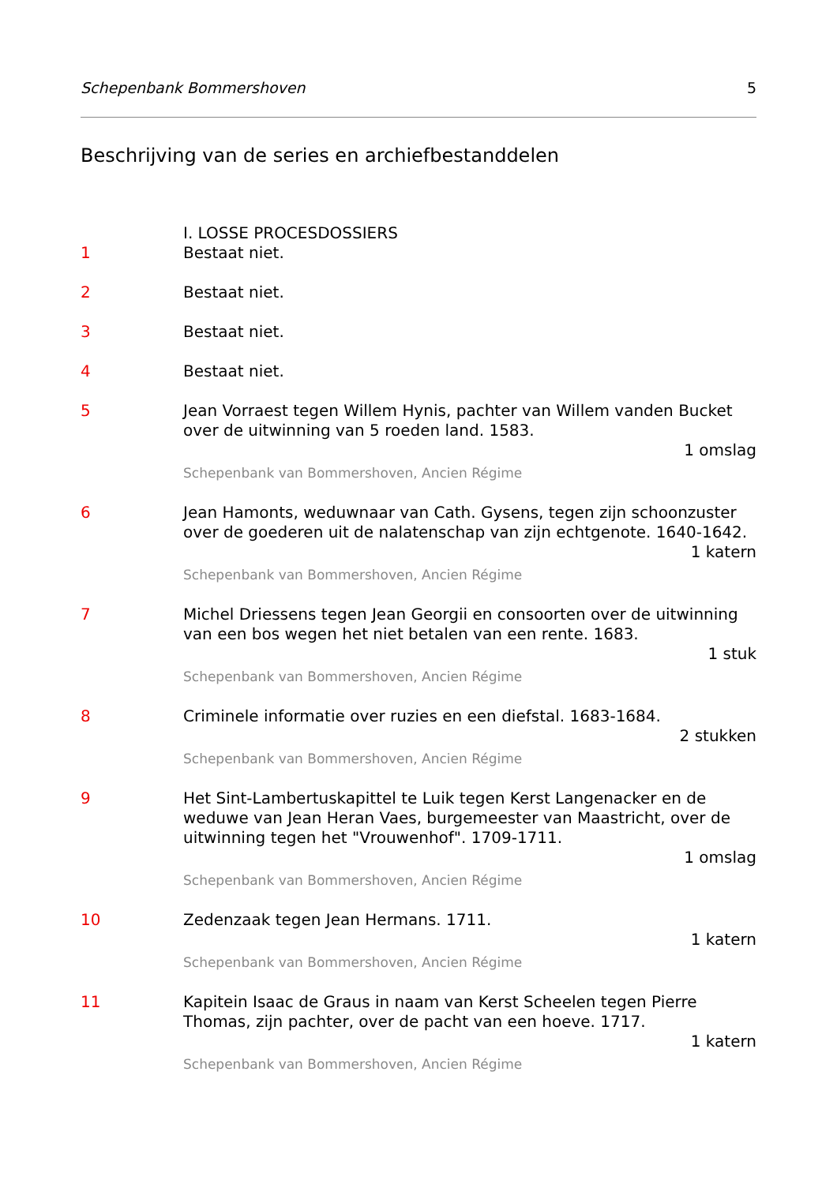Schepenbank Bommershoven 5
Beschrijving van de series en archiefbestanddelen
I. LOSSE PROCESDOSSIERS
1 Bestaat niet.
2 Bestaat niet.
3 Bestaat niet.
4 Bestaat niet.
5 Jean Vorraest tegen Willem Hynis, pachter van Willem vanden Bucket over de uitwinning van 5 roeden land. 1583.
1 omslag
Schepenbank van Bommershoven, Ancien Régime
6 Jean Hamonts, weduwnaar van Cath. Gysens, tegen zijn schoonzuster over de goederen uit de nalatenschap van zijn echtgenote. 1640-1642.
1 katern
Schepenbank van Bommershoven, Ancien Régime
7 Michel Driessens tegen Jean Georgii en consoorten over de uitwinning van een bos wegen het niet betalen van een rente. 1683.
1 stuk
Schepenbank van Bommershoven, Ancien Régime
8 Criminele informatie over ruzies en een diefstal. 1683-1684.
2 stukken
Schepenbank van Bommershoven, Ancien Régime
9 Het Sint-Lambertuskapittel te Luik tegen Kerst Langenacker en de weduwe van Jean Heran Vaes, burgemeester van Maastricht, over de uitwinning tegen het "Vrouwenhof". 1709-1711.
1 omslag
Schepenbank van Bommershoven, Ancien Régime
10 Zedenzaak tegen Jean Hermans. 1711.
1 katern
Schepenbank van Bommershoven, Ancien Régime
11 Kapitein Isaac de Graus in naam van Kerst Scheelen tegen Pierre Thomas, zijn pachter, over de pacht van een hoeve. 1717.
1 katern
Schepenbank van Bommershoven, Ancien Régime